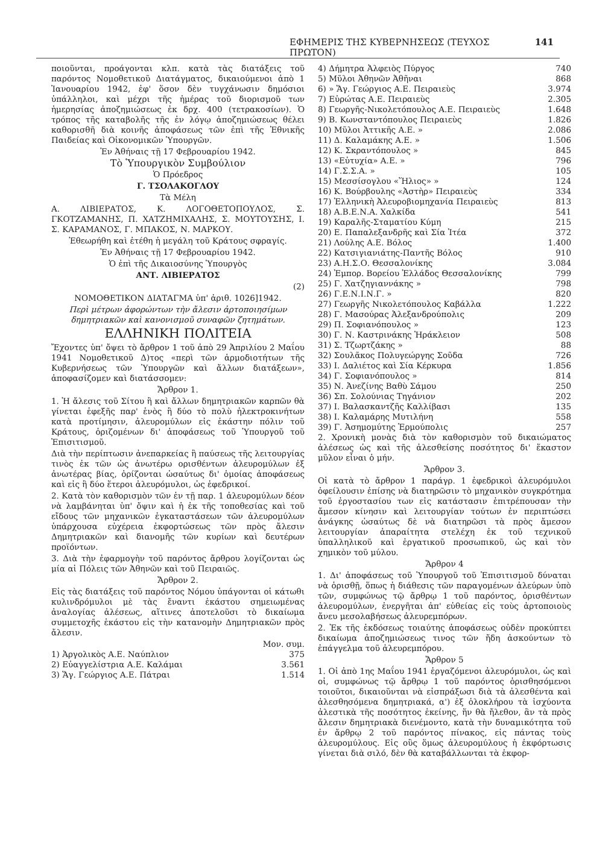ΕΦΗΜΕΡΙΣ ΤΗΣ ΚΥΒΕΡΝΗΣΕΩΣ (ΤΕΥΧΟΣ ΠΡΩΤΟΝ) 141
ποιοῦνται, προάγονται κλπ. κατὰ τὰς διατάξεις τοῦ παρόντος Νομοθετικοῦ Διατάγματος, δικαιούμενοι ἀπὸ 1 Ἰανουαρίου 1942, ἐφ' ὅσον δὲν τυγχάνωσιν δημόσιοι ὑπάλληλοι, καὶ μέχρι τῆς ἡμέρας τοῦ διορισμοῦ των ἡμερησίας ἀποζημιώσεως ἐκ δρχ. 400 (τετρακοσίων). Ὁ τρόπος τῆς καταβολῆς τῆς ἐν λόγῳ ἀποζημιώσεως θέλει καθορισθῆ διὰ κοινῆς ἀποφάσεως τῶν ἐπὶ τῆς Ἐθνικῆς Παιδείας καὶ Οἰκονομικῶν Ὑπουργῶν.
Ἐν Ἀθήναις τῇ 17 Φεβρουαρίου 1942.
Τὸ Ὑπουργικὸν Συμβούλιον
Ὁ Πρόεδρος
Γ. ΤΣΟΛΑΚΟΓΛΟΥ
Τὰ Μέλη
Α. ΛΙΒΙΕΡΑΤΟΣ, Κ. ΛΟΓΟΘΕΤΟΠΟΥΛΟΣ, Σ. ΓΚΟΤΖΑΜΑΝΗΣ, Π. ΧΑΤΖΗΜΙΧΑΛΗΣ, Σ. ΜΟΥΤΟΥΣΗΣ, Ι. Σ. ΚΑΡΑΜΑΝΟΣ, Γ. ΜΠΑΚΟΣ, Ν. ΜΑΡΚΟΥ.
Ἐθεωρήθη καὶ ἐτέθη ἡ μεγάλη τοῦ Κράτους σφραγίς.
Ἐν Ἀθήναις τῇ 17 Φεβρουαρίου 1942.
Ὁ ἐπὶ τῆς Δικαιοσύνης Ὑπουργὸς
ΑΝΤ. ΛΙΒΙΕΡΑΤΟΣ
(2)
ΝΟΜΟΘΕΤΙΚΟΝ ΔΙΑΤΑΓΜΑ ὑπ' ἀριθ. 1026]1942.
Περὶ μέτρων ἀφορώντων τὴν ἄλεσιν ἀρτοποιησίμων δημητριακῶν καὶ κανονισμοῦ συναφῶν ζητημάτων.
ΕΛΛΗΝΙΚΗ ΠΟΛΙΤΕΙΑ
Ἔχοντες ὑπ' ὄψει τὸ ἄρθρον 1 τοῦ ἀπὸ 29 Ἀπριλίου 2 Μαΐου 1941 Νομοθετικοῦ Δ)τος «περὶ τῶν ἁρμοδιοτήτων τῆς Κυβερνήσεως τῶν Ὑπουργῶν καὶ ἄλλων διατάξεων», ἀποφασίζομεν καὶ διατάσσομεν:
Ἄρθρον 1.
1. Ἡ ἄλεσις τοῦ Σίτου ἢ καὶ ἄλλων δημητριακῶν καρπῶν θὰ γίνεται ἐφεξῆς παρ' ἑνὸς ἢ δύο τὸ πολὺ ἠλεκτροκινήτων κατὰ προτίμησιν, ἀλευρομύλων εἰς ἑκάστην πόλιν τοῦ Κράτους, ὁριζομένων δι' ἀποφάσεως τοῦ Ὑπουργοῦ τοῦ Ἐπισιτισμοῦ.
Διὰ τὴν περίπτωσιν ἀνεπαρκείας ἢ παύσεως τῆς λειτουργίας τινὸς ἐκ τῶν ὡς ἀνωτέρω ορισθέντων ἀλευρομύλων ἐξ ἀνωτέρας βίας, ὁρίζονται ὡσαύτως δι' ὁμοίας ἀποφάσεως καὶ εἰς ἢ δύο ἕτεροι ἀλευρόμυλοι, ὡς ἐφεδρικοί.
2. Κατὰ τὸν καθορισμὸν τῶν ἐν τῇ παρ. 1 ἀλευρομύλων δέον νὰ λαμβάνηται ὑπ' ὄψιν καὶ ἡ ἐκ τῆς τοποθεσίας καὶ τοῦ εἴδους τῶν μηχανικῶν ἐγκαταστάσεων τῶν ἀλευρομύλων ὑπάρχουσα εὐχέρεια ἐκφορτώσεως τῶν πρὸς ἄλεσιν Δημητριακῶν καὶ διανομῆς τῶν κυρίων καὶ δευτέρων προϊόντων.
3. Διὰ τὴν ἐφαρμογὴν τοῦ παρόντος ἄρθρου λογίζονται ὡς μία αἱ Πόλεις τῶν Ἀθηνῶν καὶ τοῦ Πειραιῶς.
Ἄρθρον 2.
Εἰς τὰς διατάξεις τοῦ παρόντος Νόμου ὑπάγονται οἱ κάτωθι κυλινδρόμυλοι μὲ τὰς ἔναντι ἑκάστου σημειωμένας ἀναλογίας ἀλέσεως, αἵτινες ἀποτελοῦσι τὸ δικαίωμα συμμετοχῆς ἑκάστου εἰς τὴν κατανομὴν Δημητριακῶν πρὸς ἄλεσιν.
| | Μον. συμ. |
| 1) Ἀργολικὸς Α.Ε. Ναύπλιον | 375 |
| 2) Εὐαγγελίστρια Α.Ε. Καλάμαι | 3.561 |
| 3) Ἅγ. Γεώργιος Α.Ε. Πάτραι | 1.514 |
| 4) Δήμητρα Ἀλφειὸς Πύργος | 740 |
| 5) Μῦλοι Ἀθηνῶν Ἀθῆναι | 868 |
| 6) » Ἅγ. Γεώργιος Α.Ε. Πειραιεὺς | 3.974 |
| 7) Εὐρώτας Α.Ε. Πειραιεὺς | 2.305 |
| 8) Γεωργῆς-Νικολετόπουλος Α.Ε. Πειραιεὺς | 1.648 |
| 9) Β. Κωνσταντόπουλος Πειραιεὺς | 1.826 |
| 10) Μῦλοι Ἀττικῆς Α.Ε. » | 2.086 |
| 11) Δ. Καλαμάκης Α.Ε. » | 1.506 |
| 12) Κ. Σκραντόπουλος » | 845 |
| 13) «Εὐτυχία» Α.Ε. » | 796 |
| 14) Γ.Σ.Σ.Α. » | 105 |
| 15) Μεσσίσογλου «Ἥλιος» » | 124 |
| 16) Κ. Βούρβουλης «Ἀστὴρ» Πειραιεὺς | 334 |
| 17) Ἑλληνικὴ Ἀλευροβιομηχανία Πειραιεὺς | 813 |
| 18) Α.Β.Ε.Ν.Α. Χαλκίδα | 541 |
| 19) Καραλῆς-Σταματίου Κύμη | 215 |
| 20) Ε. Παπαλεξανδρῆς καὶ Σία Ἰτέα | 372 |
| 21) Λούλης Α.Ε. Βόλος | 1.400 |
| 22) Κατσιγιανιάτης-Παντῆς Βόλος | 910 |
| 23) Α.Η.Σ.Ο. Θεσσαλονίκης | 3.084 |
| 24) Ἐμπορ. Βορείου Ἑλλάδος Θεσσαλονίκης | 799 |
| 25) Γ. Χατζηγιαννάκης » | 798 |
| 26) Γ.Ε.Ν.Ι.Ν.Γ. » | 820 |
| 27) Γεωργῆς Νικολετόπουλος Καβάλλα | 1.222 |
| 28) Γ. Μασούρας Ἀλεξανδρούπολις | 209 |
| 29) Π. Σοφιανόπουλος » | 123 |
| 30) Γ. Ν. Καστρινάκης Ἡράκλειον | 508 |
| 31) Σ. Τζωρτζάκης » | 88 |
| 32) Σουλᾶκος Πολυγεώργης Σοῦδα | 726 |
| 33) Ι. Δαλιέτος καὶ Σία Κέρκυρα | 1.856 |
| 34) Γ. Σοφιανόπουλος » | 814 |
| 35) Ν. Ἀνεζίνης Βαθὺ Σάμου | 250 |
| 36) Σπ. Σολούνιας Τηγάνιον | 202 |
| 37) Ι. Βαλασκαντζῆς Καλλίβασι | 135 |
| 38) Ι. Καλαμάρης Μυτιλήνη | 558 |
| 39) Γ. Ἀσημομύτης Ἑρμούπολις | 257 |
2. Χρονικὴ μονὰς διὰ τὸν καθορισμὸν τοῦ δικαιώματος ἀλέσεως ὡς καὶ τῆς ἀλεσθείσης ποσότητος δι' ἕκαστον μῦλον εἶναι ὁ μήν.
Ἄρθρον 3.
Οἱ κατὰ τὸ ἄρθρον 1 παράγρ. 1 ἐφεδρικοὶ ἀλευρόμυλοι ὀφείλουσιν ἐπίσης νὰ διατηρῶσιν τὸ μηχανικὸν συγκρότημα τοῦ ἐργοστασίου των εἰς κατάστασιν ἐπιτρέπουσαν τὴν ἄμεσον κίνησιν καὶ λειτουργίαν τούτων ἐν περιπτώσει ἀνάγκης ὡσαύτως δὲ νὰ διατηρῶσι τὰ πρὸς ἄμεσον λειτουργίαν ἀπαραίτητα στελέχη ἐκ τοῦ τεχνικοῦ ὑπαλληλικοῦ καὶ ἐργατικοῦ προσωπικοῦ, ὡς καὶ τὸν χημικὸν τοῦ μύλου.
Ἄρθρον 4
1. Δι' ἀποφάσεως τοῦ Ὑπουργοῦ τοῦ Ἐπισιτισμοῦ δύναται νὰ ὁρισθῇ, ὅπως ἡ διάθεσις τῶν παραγομένων ἀλεύρων ὑπὸ τῶν, συμφώνως τῷ ἄρθρῳ 1 τοῦ παρόντος, ὁρισθέντων ἀλευρομύλων, ἐνεργῆται ἀπ' εὐθείας εἰς τοὺς ἀρτοποιοὺς ἄνευ μεσολαβήσεως ἀλευρεμπόρων.
2. Ἐκ τῆς ἐκδόσεως τοιαύτης ἀποφάσεως οὐδὲν προκύπτει δικαίωμα ἀποζημιώσεως τινος τῶν ἤδη ἀσκούντων τὸ ἐπάγγελμα τοῦ ἀλευρεμπόρου.
Ἄρθρον 5
1. Οἱ ἀπὸ 1ης Μαΐου 1941 ἐργαζόμενοι ἀλευρόμυλοι, ὡς καὶ οἱ, συμφώνως τῷ ἄρθρῳ 1 τοῦ παρόντος ὁρισθησόμενοι τοιοῦτοι, δικαιοῦνται νὰ εἰσπράξωσι διὰ τὰ ἀλεσθέντα καὶ ἀλεσθησόμενα δημητριακά, α') ἐξ ὁλοκλήρου τὰ ἰσχύοντα ἀλεστικὰ τῆς ποσότητος ἐκείνης, ἥν θὰ ἤλεθον, ἂν τὰ πρὸς ἄλεσιν δημητριακὰ διενέμοντο, κατὰ τὴν δυναμικότητα τοῦ ἐν ἄρθρῳ 2 τοῦ παρόντος πίνακος, εἰς πάντας τοὺς ἀλευρομύλους. Εἰς οὓς ὅμως ἀλευρομύλους ἡ ἐκφόρτωσις γίνεται διὰ σιλό, δὲν θὰ καταβάλλωνται τὰ ἐκφορ-